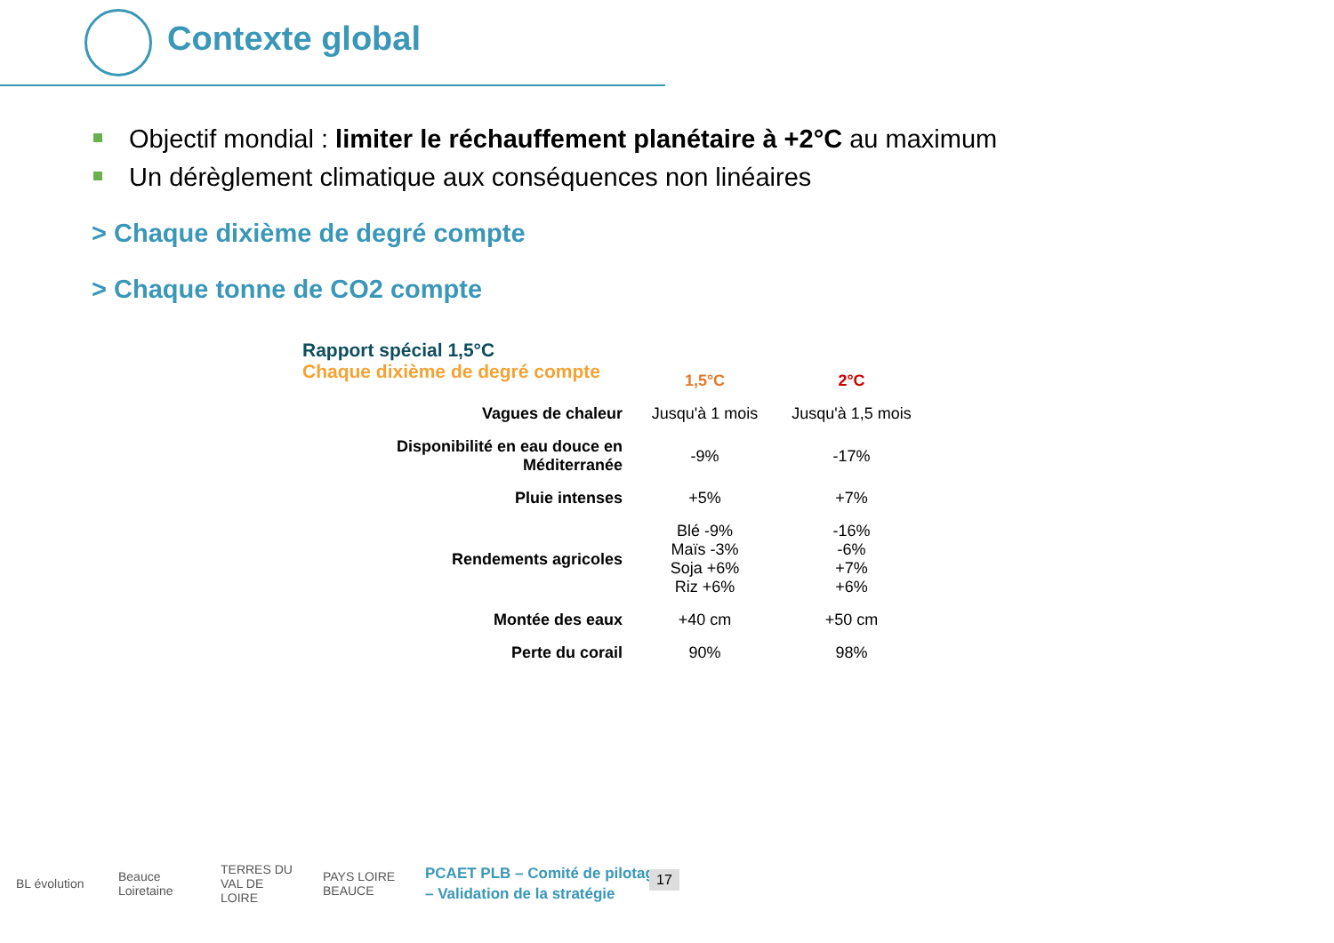Contexte global
Objectif mondial : limiter le réchauffement planétaire à +2°C au maximum
Un dérèglement climatique aux conséquences non linéaires
> Chaque dixième de degré compte
> Chaque tonne de CO2 compte
Rapport spécial 1,5°C
Chaque dixième de degré compte
| | 1,5°C | 2°C |
| --- | --- | --- |
| Vagues de chaleur | Jusqu'à 1 mois | Jusqu'à 1,5 mois |
| Disponibilité en eau douce en Méditerranée | -9% | -17% |
| Pluie intenses | +5% | +7% |
| Rendements agricoles | Blé -9% Maïs -3% Soja +6% Riz +6% | -16% -6% +7% +6% |
| Montée des eaux | +40 cm | +50 cm |
| Perte du corail | 90% | 98% |
BL évolution
Beauce Loiretaine
TERRES DU VAL DE LOIRE
PAYS LOIRE BEAUCE
PCAET PLB – Comité de pilotage
– Validation de la stratégie
17